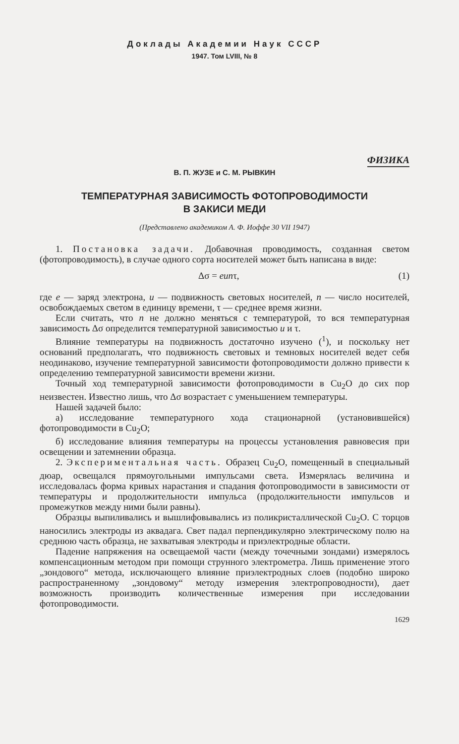Доклады Академии Наук СССР
1947. Том LVIII, № 8
ФИЗИКА
В. П. ЖУЗЕ и С. М. РЫВКИН
ТЕМПЕРАТУРНАЯ ЗАВИСИМОСТЬ ФОТОПРОВОДИМОСТИ
В ЗАКИСИ МЕДИ
(Представлено академиком А. Ф. Иоффе 30 VII 1947)
1. Постановка задачи. Добавочная проводимость, созданная светом (фотопроводимость), в случае одного сорта носителей может быть написана в виде:
Δσ = eunτ, (1)
где e — заряд электрона, u — подвижность световых носителей, n — число носителей, освобождаемых светом в единицу времени, τ — среднее время жизни.
Если считать, что n не должно меняться с температурой, то вся температурная зависимость Δσ определится температурной зависимостью u и τ.
Влияние температуры на подвижность достаточно изучено (<sup>1</sup>), и поскольку нет оснований предполагать, что подвижность световых и темновых носителей ведет себя неодинаково, изучение температурной зависимости фотопроводимости должно привести к определению температурной зависимости времени жизни.
Точный ход температурной зависимости фотопроводимости в Cu<sub>2</sub>O до сих пор неизвестен. Известно лишь, что Δσ возрастает с уменьшением температуры.
Нашей задачей было:
а) исследование температурного хода стационарной (установившейся) фотопроводимости в Cu<sub>2</sub>O;
б) исследование влияния температуры на процессы установления равновесия при освещении и затемнении образца.
2. Экспериментальная часть. Образец Cu<sub>2</sub>O, помещенный в специальный дюар, освещался прямоугольными импульсами света. Измерялась величина и исследовалась форма кривых нарастания и спадания фотопроводимости в зависимости от температуры и продолжительности импульса (продолжительности импульсов и промежутков между ними были равны).
Образцы выпиливались и вышлифовывались из поликристаллической Cu<sub>2</sub>O. С торцов наносились электроды из аквадага. Свет падал перпендикулярно электрическому полю на среднюю часть образца, не захватывая электроды и приэлектродные области.
Падение напряжения на освещаемой части (между точечными зондами) измерялось компенсационным методом при помощи струнного электрометра. Лишь применение этого „зондового“ метода, исключающего влияние приэлектродных слоев (подобно широко распространенному „зондовому“ методу измерения электропроводности), дает возможность производить количественные измерения при исследовании фотопроводимости.
1629